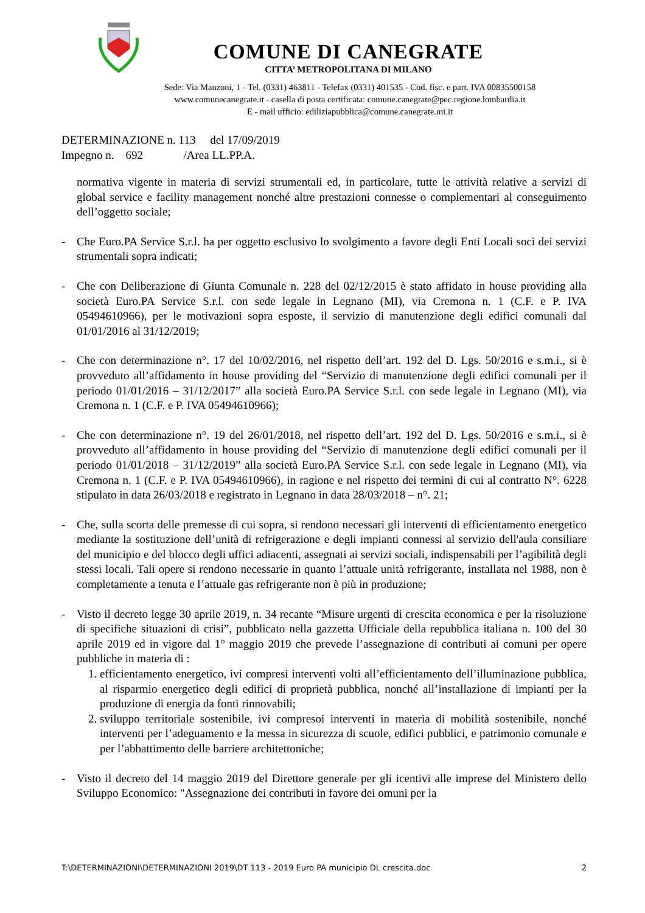COMUNE DI CANEGRATE
CITTA’ METROPOLITANA DI MILANO
Sede: Via Manzoni, 1 - Tel. (0331) 463811 - Telefax (0331) 401535 - Cod. fisc. e part. IVA 00835500158
www.comunecanegrate.it - casella di posta certificata: comune.canegrate@pec.regione.lombardia.it
E - mail ufficio: ediliziapubblica@comune.canegrate.mi.it
DETERMINAZIONE n. 113 del 17/09/2019
Impegno n. 692 /Area LL.PP.A.
normativa vigente in materia di servizi strumentali ed, in particolare, tutte le attività relative a servizi di global service e facility management nonché altre prestazioni connesse o complementari al conseguimento dell’oggetto sociale;
- Che Euro.PA Service S.r.l. ha per oggetto esclusivo lo svolgimento a favore degli Enti Locali soci dei servizi strumentali sopra indicati;
- Che con Deliberazione di Giunta Comunale n. 228 del 02/12/2015 è stato affidato in house providing alla società Euro.PA Service S.r.l. con sede legale in Legnano (MI), via Cremona n. 1 (C.F. e P. IVA 05494610966), per le motivazioni sopra esposte, il servizio di manutenzione degli edifici comunali dal 01/01/2016 al 31/12/2019;
- Che con determinazione n°. 17 del 10/02/2016, nel rispetto dell’art. 192 del D. Lgs. 50/2016 e s.m.i., si è provveduto all’affidamento in house providing del “Servizio di manutenzione degli edifici comunali per il periodo 01/01/2016 – 31/12/2017” alla società Euro.PA Service S.r.l. con sede legale in Legnano (MI), via Cremona n. 1 (C.F. e P. IVA 05494610966);
- Che con determinazione n°. 19 del 26/01/2018, nel rispetto dell’art. 192 del D. Lgs. 50/2016 e s.m.i., si è provveduto all’affidamento in house providing del “Servizio di manutenzione degli edifici comunali per il periodo 01/01/2018 – 31/12/2019” alla società Euro.PA Service S.r.l. con sede legale in Legnano (MI), via Cremona n. 1 (C.F. e P. IVA 05494610966), in ragione e nel rispetto dei termini di cui al contratto N°. 6228 stipulato in data 26/03/2018 e registrato in Legnano in data 28/03/2018 – n°. 21;
- Che, sulla scorta delle premesse di cui sopra, si rendono necessari gli interventi di efficientamento energetico mediante la sostituzione dell’unità di refrigerazione e degli impianti connessi al servizio dell'aula consiliare del municipio e del blocco degli uffici adiacenti, assegnati ai servizi sociali, indispensabili per l’agibilità degli stessi locali. Tali opere si rendono necessarie in quanto l’attuale unità refrigerante, installata nel 1988, non è completamente a tenuta e l’attuale gas refrigerante non è più in produzione;
- Visto il decreto legge 30 aprile 2019, n. 34 recante “Misure urgenti di crescita economica e per la risoluzione di specifiche situazioni di crisi”, pubblicato nella gazzetta Ufficiale della repubblica italiana n. 100 del 30 aprile 2019 ed in vigore dal 1° maggio 2019 che prevede l’assegnazione di contributi ai comuni per opere pubbliche in materia di :
1. efficientamento energetico, ivi compresi interventi volti all’efficientamento dell’illuminazione pubblica, al risparmio energetico degli edifici di proprietà pubblica, nonché all’installazione di impianti per la produzione di energia da fonti rinnovabili;
2. sviluppo territoriale sostenibile, ivi compresoi interventi in materia di mobilità sostenibile, nonché interventi per l’adeguamento e la messa in sicurezza di scuole, edifici pubblici, e patrimonio comunale e per l’abbattimento delle barriere architettoniche;
- Visto il decreto del 14 maggio 2019 del Direttore generale per gli icentivi alle imprese del Ministero dello Sviluppo Economico: "Assegnazione dei contributi in favore dei omuni per la
T:\DETERMINAZIONI\DETERMINAZIONI 2019\DT 113 - 2019 Euro PA municipio DL crescita.doc 2